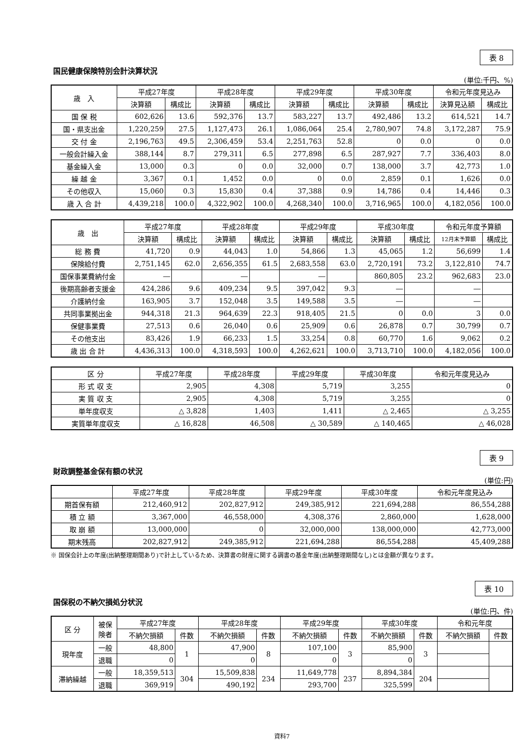表 8
国民健康保険特別会計決算状況
(単位:千円、%)
| 歳 入 | 平成27年度 | | 平成28年度 | | 平成29年度 | | 平成30年度 | | 令和元年度見込み | |
| --- | --- | --- | --- | --- | --- | --- | --- | --- | --- | --- |
| | 決算額 | 構成比 | 決算額 | 構成比 | 決算額 | 構成比 | 決算額 | 構成比 | 決算見込額 | 構成比 |
| 国 保 税 | 602,626 | 13.6 | 592,376 | 13.7 | 583,227 | 13.7 | 492,486 | 13.2 | 614,521 | 14.7 |
| 国・県支出金 | 1,220,259 | 27.5 | 1,127,473 | 26.1 | 1,086,064 | 25.4 | 2,780,907 | 74.8 | 3,172,287 | 75.9 |
| 交 付 金 | 2,196,763 | 49.5 | 2,306,459 | 53.4 | 2,251,763 | 52.8 | 0 | 0.0 | 0 | 0.0 |
| 一般会計繰入金 | 388,144 | 8.7 | 279,311 | 6.5 | 277,898 | 6.5 | 287,927 | 7.7 | 336,403 | 8.0 |
| 基金繰入金 | 13,000 | 0.3 | 0 | 0.0 | 32,000 | 0.7 | 138,000 | 3.7 | 42,773 | 1.0 |
| 繰 越 金 | 3,367 | 0.1 | 1,452 | 0.0 | 0 | 0.0 | 2,859 | 0.1 | 1,626 | 0.0 |
| その他収入 | 15,060 | 0.3 | 15,830 | 0.4 | 37,388 | 0.9 | 14,786 | 0.4 | 14,446 | 0.3 |
| 歳 入 合 計 | 4,439,218 | 100.0 | 4,322,902 | 100.0 | 4,268,340 | 100.0 | 3,716,965 | 100.0 | 4,182,056 | 100.0 |
| 歳 出 | 平成27年度 | | 平成28年度 | | 平成29年度 | | 平成30年度 | | 令和元年度予算額 | |
| --- | --- | --- | --- | --- | --- | --- | --- | --- | --- | --- |
| | 決算額 | 構成比 | 決算額 | 構成比 | 決算額 | 構成比 | 決算額 | 構成比 | 12月末予算額 | 構成比 |
| 総 務 費 | 41,720 | 0.9 | 44,043 | 1.0 | 54,866 | 1.3 | 45,065 | 1.2 | 56,699 | 1.4 |
| 保険給付費 | 2,751,145 | 62.0 | 2,656,355 | 61.5 | 2,683,558 | 63.0 | 2,720,191 | 73.2 | 3,122,810 | 74.7 |
| 国保事業費納付金 | ― | | ― | | ― | | 860,805 | 23.2 | 962,683 | 23.0 |
| 後期高齢者支援金 | 424,286 | 9.6 | 409,234 | 9.5 | 397,042 | 9.3 | ― | | ― | |
| 介護納付金 | 163,905 | 3.7 | 152,048 | 3.5 | 149,588 | 3.5 | ― | | ― | |
| 共同事業拠出金 | 944,318 | 21.3 | 964,639 | 22.3 | 918,405 | 21.5 | 0 | 0.0 | 3 | 0.0 |
| 保健事業費 | 27,513 | 0.6 | 26,040 | 0.6 | 25,909 | 0.6 | 26,878 | 0.7 | 30,799 | 0.7 |
| その他支出 | 83,426 | 1.9 | 66,233 | 1.5 | 33,254 | 0.8 | 60,770 | 1.6 | 9,062 | 0.2 |
| 歳 出 合 計 | 4,436,313 | 100.0 | 4,318,593 | 100.0 | 4,262,621 | 100.0 | 3,713,710 | 100.0 | 4,182,056 | 100.0 |
| 区 分 | 平成27年度 | 平成28年度 | 平成29年度 | 平成30年度 | 令和元年度見込み |
| --- | --- | --- | --- | --- | --- |
| 形 式 収 支 | 2,905 | 4,308 | 5,719 | 3,255 | 0 |
| 実 質 収 支 | 2,905 | 4,308 | 5,719 | 3,255 | 0 |
| 単年度収支 | △ 3,828 | 1,403 | 1,411 | △ 2,465 | △ 3,255 |
| 実質単年度収支 | △ 16,828 | 46,508 | △ 30,589 | △ 140,465 | △ 46,028 |
表 9
財政調整基金保有額の状況
(単位:円)
| | 平成27年度 | 平成28年度 | 平成29年度 | 平成30年度 | 令和元年度見込み |
| --- | --- | --- | --- | --- | --- |
| 期首保有額 | 212,460,912 | 202,827,912 | 249,385,912 | 221,694,288 | 86,554,288 |
| 積 立 額 | 3,367,000 | 46,558,000 | 4,308,376 | 2,860,000 | 1,628,000 |
| 取 崩 額 | 13,000,000 | 0 | 32,000,000 | 138,000,000 | 42,773,000 |
| 期末残高 | 202,827,912 | 249,385,912 | 221,694,288 | 86,554,288 | 45,409,288 |
※ 国保会計上の年度(出納整理期間あり)で計上しているため、決算書の財産に関する調書の基金年度(出納整理期間なし)とは金額が異なります。
表 10
国保税の不納欠損処分状況
(単位:円、件)
| 区 分 | 被保 険者 | 平成27年度 | | 平成28年度 | | 平成29年度 | | 平成30年度 | | 令和元年度 | |
| --- | --- | --- | --- | --- | --- | --- | --- | --- | --- | --- | --- |
| | | 不納欠損額 | 件数 | 不納欠損額 | 件数 | 不納欠損額 | 件数 | 不納欠損額 | 件数 | 不納欠損額 | 件数 |
| 現年度 | 一般 | 48,800 | 1 | 47,900 | 8 | 107,100 | 3 | 85,900 | 3 | | |
| | 退職 | 0 | | 0 | | 0 | | 0 | | | |
| 滞納繰越 | 一般 | 18,359,513 | 304 | 15,509,838 | 234 | 11,649,778 | 237 | 8,894,384 | 204 | | |
| | 退職 | 369,919 | | 490,192 | | 293,700 | | 325,599 | | | |
資料7